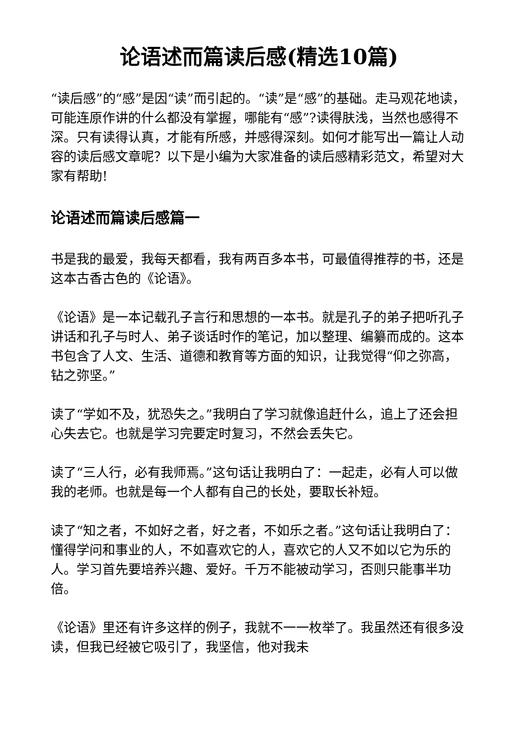论语述而篇读后感(精选10篇)
“读后感”的“感”是因“读”而引起的。“读”是“感”的基础。走马观花地读，可能连原作讲的什么都没有掌握，哪能有“感”?读得肤浅，当然也感得不深。只有读得认真，才能有所感，并感得深刻。如何才能写出一篇让人动容的读后感文章呢？以下是小编为大家准备的读后感精彩范文，希望对大家有帮助!
论语述而篇读后感篇一
书是我的最爱，我每天都看，我有两百多本书，可最值得推荐的书，还是这本古香古色的《论语》。
《论语》是一本记载孔子言行和思想的一本书。就是孔子的弟子把听孔子讲话和孔子与时人、弟子谈话时作的笔记，加以整理、编纂而成的。这本书包含了人文、生活、道德和教育等方面的知识，让我觉得“仰之弥高，钻之弥坚。”
读了“学如不及，犹恐失之。”我明白了学习就像追赶什么，追上了还会担心失去它。也就是学习完要定时复习，不然会丢失它。
读了“三人行，必有我师焉。”这句话让我明白了：一起走，必有人可以做我的老师。也就是每一个人都有自己的长处，要取长补短。
读了“知之者，不如好之者，好之者，不如乐之者。”这句话让我明白了：懂得学问和事业的人，不如喜欢它的人，喜欢它的人又不如以它为乐的人。学习首先要培养兴趣、爱好。千万不能被动学习，否则只能事半功倍。
《论语》里还有许多这样的例子，我就不一一枚举了。我虽然还有很多没读，但我已经被它吸引了，我坚信，他对我未